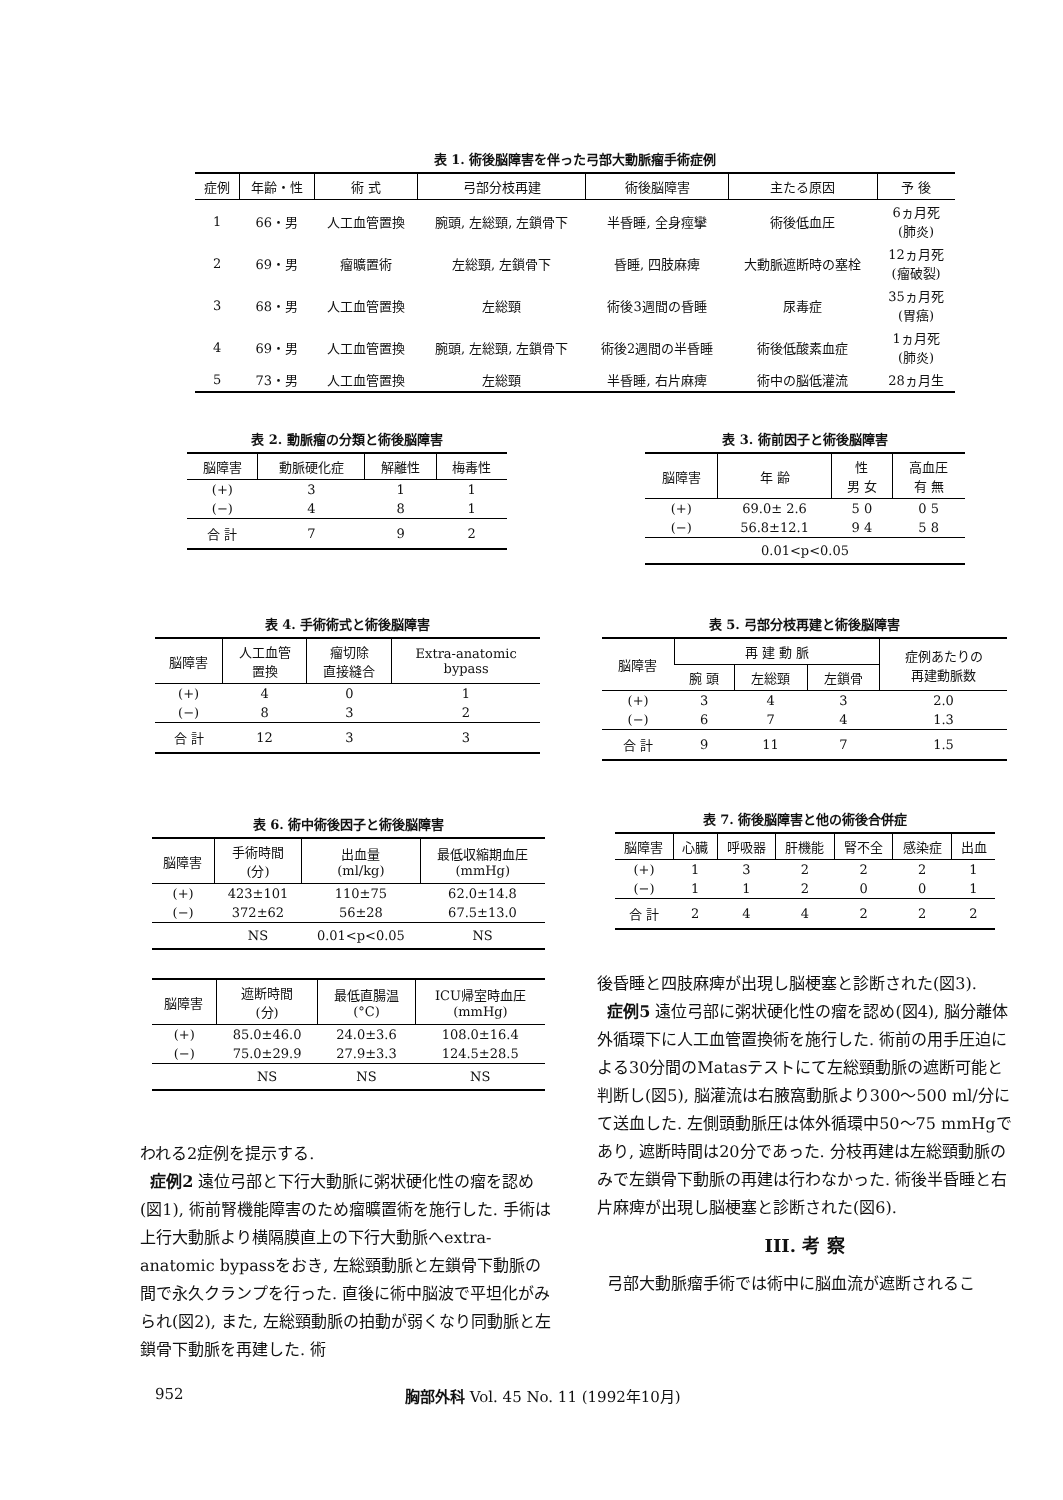表 1. 術後脳障害を伴った弓部大動脈瘤手術症例
| 症例 | 年齢・性 | 術 式 | 弓部分枝再建 | 術後脳障害 | 主たる原因 | 予 後 |
| --- | --- | --- | --- | --- | --- | --- |
| 1 | 66・男 | 人工血管置換 | 腕頭, 左総頸, 左鎖骨下 | 半昏睡, 全身痙攣 | 術後低血圧 | 6ヵ月死 (肺炎) |
| 2 | 69・男 | 瘤曠置術 | 左総頸, 左鎖骨下 | 昏睡, 四肢麻痺 | 大動脈遮断時の塞栓 | 12ヵ月死 (瘤破裂) |
| 3 | 68・男 | 人工血管置換 | 左総頸 | 術後3週間の昏睡 | 尿毒症 | 35ヵ月死 (胃癌) |
| 4 | 69・男 | 人工血管置換 | 腕頭, 左総頸, 左鎖骨下 | 術後2週間の半昏睡 | 術後低酸素血症 | 1ヵ月死 (肺炎) |
| 5 | 73・男 | 人工血管置換 | 左総頸 | 半昏睡, 右片麻痺 | 術中の脳低灌流 | 28ヵ月生 |
表 2. 動脈瘤の分類と術後脳障害
| 脳障害 | 動脈硬化症 | 解離性 | 梅毒性 |
| --- | --- | --- | --- |
| (+) | 3 | 1 | 1 |
| (−) | 4 | 8 | 1 |
| 合 計 | 7 | 9 | 2 |
表 3. 術前因子と術後脳障害
| 脳障害 | 年 齢 | 性 男 女 | 高血圧 有 無 |
| --- | --- | --- | --- |
| (+) | 69.0± 2.6 | 5 0 | 0 5 |
| (−) | 56.8±12.1 | 9 4 | 5 8 |
| 0.01<p<0.05 | | | |
表 4. 手術術式と術後脳障害
| 脳障害 | 人工血管 置換 | 瘤切除 直接縫合 | Extra-anatomic bypass |
| --- | --- | --- | --- |
| (+) | 4 | 0 | 1 |
| (−) | 8 | 3 | 2 |
| 合 計 | 12 | 3 | 3 |
表 5. 弓部分枝再建と術後脳障害
| 脳障害 | 再 建 動 脈 | | | 症例あたりの 再建動脈数 |
| --- | --- | --- | --- | --- |
| | 腕 頭 | 左総頸 | 左鎖骨 | |
| (+) | 3 | 4 | 3 | 2.0 |
| (−) | 6 | 7 | 4 | 1.3 |
| 合 計 | 9 | 11 | 7 | 1.5 |
表 6. 術中術後因子と術後脳障害
| 脳障害 | 手術時間 (分) | 出血量 (ml/kg) | 最低収縮期血圧 (mmHg) |
| --- | --- | --- | --- |
| (+) | 423±101 | 110±75 | 62.0±14.8 |
| (−) | 372±62 | 56±28 | 67.5±13.0 |
| | NS | 0.01<p<0.05 | NS |
| 脳障害 | 遮断時間 (分) | 最低直腸温 (°C) | ICU帰室時血圧 (mmHg) |
| --- | --- | --- | --- |
| (+) | 85.0±46.0 | 24.0±3.6 | 108.0±16.4 |
| (−) | 75.0±29.9 | 27.9±3.3 | 124.5±28.5 |
| | NS | NS | NS |
表 7. 術後脳障害と他の術後合併症
| 脳障害 | 心臓 | 呼吸器 | 肝機能 | 腎不全 | 感染症 | 出血 |
| --- | --- | --- | --- | --- | --- | --- |
| (+) | 1 | 3 | 2 | 2 | 2 | 1 |
| (−) | 1 | 1 | 2 | 0 | 0 | 1 |
| 合 計 | 2 | 4 | 4 | 2 | 2 | 2 |
われる2症例を提示する.
症例2 遠位弓部と下行大動脈に粥状硬化性の瘤を認め(図1), 術前腎機能障害のため瘤曠置術を施行した. 手術は上行大動脈より横隔膜直上の下行大動脈へextra-anatomic bypassをおき, 左総頸動脈と左鎖骨下動脈の間で永久クランプを行った. 直後に術中脳波で平坦化がみられ(図2), また, 左総頸動脈の拍動が弱くなり同動脈と左鎖骨下動脈を再建した. 術
後昏睡と四肢麻痺が出現し脳梗塞と診断された(図3).
症例5 遠位弓部に粥状硬化性の瘤を認め(図4), 脳分離体外循環下に人工血管置換術を施行した. 術前の用手圧迫による30分間のMatasテストにて左総頸動脈の遮断可能と判断し(図5), 脳灌流は右腋窩動脈より300〜500 ml/分にて送血した. 左側頭動脈圧は体外循環中50〜75 mmHgであり, 遮断時間は20分であった. 分枝再建は左総頸動脈のみで左鎖骨下動脈の再建は行わなかった. 術後半昏睡と右片麻痺が出現し脳梗塞と診断された(図6).
III. 考 察
弓部大動脈瘤手術では術中に脳血流が遮断されるこ
952 胸部外科 Vol. 45 No. 11 (1992年10月)